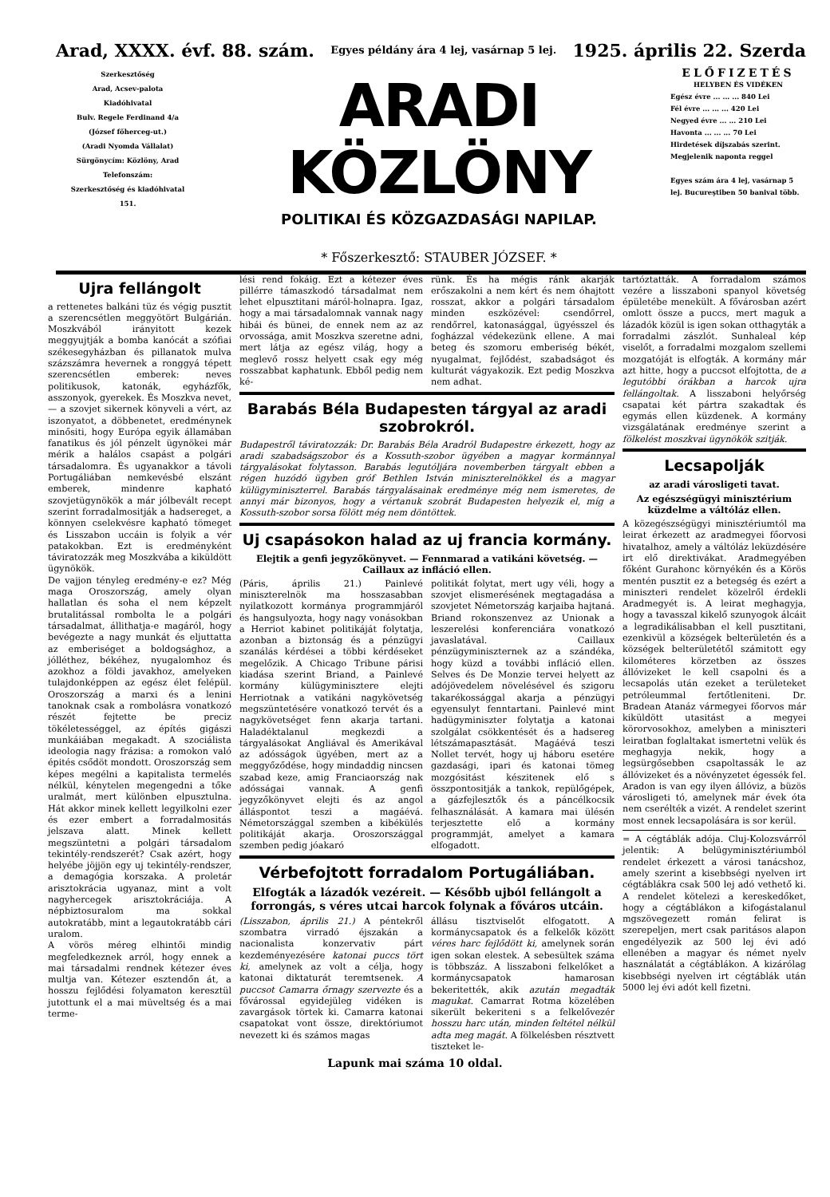Arad, XXXX. évf. 88. szám. Egyes példány ára 4 lej, vasárnap 5 lej. 1925. április 22. Szerda
Szerkesztőség
Arad, Acsev-palota
Kiadóhivatal
Bulv. Regele Ferdinand 4/a
(József főherceg-ut.)
(Aradi Nyomda Vállalat)
Sürgönycím: Közlöny, Arad
Telefonszám:
Szerkesztőség és kiadóhivatal
151.
ARADI KÖZLÖNY
POLITIKAI ÉS KÖZGAZDASÁGI NAPILAP.
* Főszerkesztő: STAUBER JÓZSEF. *
ELŐFIZETÉS
HELYBEN ÉS VIDÉKEN
Egész évre ... ... ... 840 Lei
Fél évre ... ... ... 420 Lei
Negyed évre ... ... 210 Lei
Havonta ... ... ... 70 Lei
Hirdetések díjszabás szerint.
Megjelenik naponta reggel
Egyes szám ára 4 lej, vasárnap 5 lej. Bucureştiben 50 banival több.
Ujra fellángolt
a rettenetes balkáni tüz és végig pusztit a szerencsétlen meggyötört Bulgárián. Moszkvából irányitott kezek meggyujtják a bomba kanócát a szófiai székesegyházban és pillanatok mulva százszámra hevernek a ronggyá tépett szerencsétlen emberek: neves politikusok, katonák, egyházfők, asszonyok, gyerekek. És Moszkva nevet, — a szovjet sikernek könyveli a vért, az iszonyatot, a döbbenetet, eredménynek minősiti, hogy Európa egyik államában fanatikus és jól pénzelt ügynökei már mérik a halálos csapást a polgári társadalomra. És ugyanakkor a távoli Portugáliában nemkevésbé elszánt emberek, mindenre kapható szovjetügynökök a már jólbevált recept szerint forradalmositják a hadsereget, a könnyen cselekvésre kapható tömeget és Lisszabon uccáin is folyik a vér patakokban. Ezt is eredményként táviratozzák meg Moszkvába a kiküldött ügynökök.
De vajjon tényleg eredmény-e ez? Még maga Oroszország, amely olyan hallatlan és soha el nem képzelt brutalitással rombolta le a polgári társadalmat, állithatja-e magáról, hogy bevégezte a nagy munkát és eljuttatta az emberiséget a boldogsághoz, a jólléthez, békéhez, nyugalomhoz és azokhoz a földi javakhoz, amelyeken tulajdonképpen az egész élet felépül. Oroszország a marxi és a lenini tanoknak csak a rombolásra vonatkozó részét fejtette be preciz tökéletességgel, az építés gigászi munkáiában megakadt. A szociálista ideologia nagy frázisa: a romokon való épités csődöt mondott. Oroszország sem képes megélni a kapitalista termelés nélkül, kénytelen megengedni a tőke uralmát, mert különben elpusztulna. Hát akkor minek kellett legyilkolni ezer és ezer embert a forradalmositás jelszava alatt. Minek kellett megszüntetni a polgári társadalom tekintély-rendszerét? Csak azért, hogy helyébe jöjjön egy uj tekintély-rendszer, a demagógia korszaka. A proletár arisztokrácia ugyanaz, mint a volt nagyhercegek arisztokráciája. A népbiztosuralom ma sokkal autokratább, mint a legautokratább cári uralom.
A vörös méreg elhintői mindig megfeledkeznek arról, hogy ennek a mai társadalmi rendnek kétezer éves multja van. Kétezer esztendőn át, a hosszu fejlődési folyamaton keresztül jutottunk el a mai müveltség és a mai terme-
lési rend fokáig. Ezt a kétezer éves pillérre támaszkodó társadalmat nem lehet elpusztitani máról-holnapra. Igaz, hogy a mai társadalomnak vannak nagy hibái és bünei, de ennek nem az az orvossága, amit Moszkva szeretne adni, mert látja az egész világ, hogy a meglevő rossz helyett csak egy még rosszabbat kaphatunk. Ebből pedig nem ké-
rünk. És ha mégis ránk akarják erőszakolni a nem kért és nem óhajtott rosszat, akkor a polgári társadalom minden eszközével: csendőrrel, rendőrrel, katonasággal, ügyésszel és fogházzal védekezünk ellene. A mai beteg és szomoru emberiség békét, nyugalmat, fejlődést, szabadságot és kulturát vágyakozik. Ezt pedig Moszkva nem adhat.
Barabás Béla Budapesten tárgyal az aradi szobrokról.
Budapestről táviratozzák: Dr. Barabás Béla Aradról Budapestre érkezett, hogy az aradi szabadságszobor és a Kossuth-szobor ügyében a magyar kormánnyal tárgyalásokat folytasson. Barabás legutóljára novemberben tárgyalt ebben a régen huzódó ügyben gróf Bethlen István miniszterelnökkel és a magyar külügyminiszterrel. Barabás tárgyalásainak eredménye még nem ismeretes, de annyi már bizonyos, hogy a vértanuk szobrát Budapesten helyezik el, míg a Kossuth-szobor sorsa fölött még nem döntöttek.
Uj csapásokon halad az uj francia kormány.
Elejtik a genfi jegyzőkönyvet. — Fennmarad a vatikáni követség. — Caillaux az infláció ellen.
(Páris, április 21.) Painlevé miniszterelnök ma hosszasabban nyilatkozott kormánya programmjáról és hangsulyozta, hogy nagy vonásokban a Herriot kabinet politikáját folytatja, azonban a biztonság és a pénzügyi szanálás kérdései a többi kérdéseket megelőzik. A Chicago Tribune párisi kiadása szerint Briand, a Painlevé kormány külügyminisztere elejti Herriotnak a vatikáni nagykövetség megszüntetésére vonatkozó tervét és a nagykövetséget fenn akarja tartani. Haladéktalanul megkezdi a tárgyalásokat Angliával és Amerikával az adósságok ügyében, mert az a meggyőződése, hogy mindaddig nincsen szabad keze, amig Franciaország nak adósságai vannak. A genfi jegyzőkönyvet elejti és az angol álláspontot teszi a magáévá. Németországgal szemben a kibékülés politikáját akarja. Oroszországgal szemben pedig jóakaró
politikát folytat, mert ugy véli, hogy a szovjet elismerésének megtagadása a szovjetet Németország karjaiba hajtaná. Briand rokonszenvez az Unionak a leszerelési konferenciára vonatkozó javaslatával. Caillaux pénzügyminiszternek az a szándéka, hogy küzd a további infláció ellen. Selves és De Monzie tervei helyett az adójövedelem növelésével és szigoru takarékossággal akarja a pénzügyi egyensulyt fenntartani. Painlevé mint hadügyminiszter folytatja a katonai szolgálat csökkentését és a hadsereg létszámapasztását. Magáévá teszi Nollet tervét, hogy uj háboru esetére gazdasági, ipari és katonai tömeg mozgósitást készitenek elő s összpontositják a tankok, repülőgépek, a gázfejlesztők és a páncélkocsik felhasználását. A kamara mai ülésén terjesztette elő a kormány programmját, amelyet a kamara elfogadott.
Vérbefojtott forradalom Portugáliában.
Elfogták a lázadók vezéreit. — Később ujból fellángolt a forrongás, s véres utcai harcok folynak a főváros utcáin.
(Lisszabon, április 21.) A péntekről szombatra virradó éjszakán a nacionalista konzervativ párt kezdeményezésére katonai puccs tört ki, amelynek az volt a célja, hogy katonai diktaturát teremtsenek. A puccsot Camarra őrnagy szervezte és a fővárossal egyidejüleg vidéken is zavargások törtek ki. Camarra katonai csapatokat vont össze, direktóriumot nevezett ki és számos magas
állásu tisztviselőt elfogatott. A kormánycsapatok és a felkelők között véres harc fejlődött ki, amelynek során igen sokan elestek. A sebesültek száma is többszáz. A lisszaboni felkelőket a kormánycsapatok hamarosan bekeritették, akik azután megadták magukat. Camarrat Rotma közelében sikerült bekeriteni s a felkelővezér hosszu harc után, minden feltétel nélkül adta meg magát. A fölkelésben résztvett tiszteket le-
tartóztatták. A forradalom számos vezére a lisszaboni spanyol követség épületébe menekült. A fővárosban azért omlott össze a puccs, mert maguk a lázadók közül is igen sokan otthagyták a forradalmi zászlót. Sunhaleal kép viselőt, a forradalmi mozgalom szellemi mozgatóját is elfogták. A kormány már azt hitte, hogy a puccsot elfojtotta, de a legutóbbi órákban a harcok ujra fellángoltak. A lisszaboni helyőrség csapatai két pártra szakadtak és egymás ellen küzdenek. A kormány vizsgálatának eredménye szerint a fölkelést moszkvai ügynökök szitják.
Lecsapolják
az aradi városligeti tavat.
Az egészségügyi minisztérium küzdelme a váltóláz ellen.
A közegészségügyi minisztériumtól ma leirat érkezett az aradmegyei főorvosi hivatalhoz, amely a váltóláz leküzdésére irt elő direktivákat. Aradmegyében főként Gurahonc környékén és a Körös mentén pusztit ez a betegség és ezért a miniszteri rendelet közelről érdekli Aradmegyét is. A leirat meghagyja, hogy a tavasszal kikelő szunyogok álcáit a legradikálisabban el kell pusztitani, ezenkivül a községek belterületén és a községek belterületétől számitott egy kilométeres körzetben az összes állóvizeket le kell csapolni és a lecsapolás után ezeket a területeket petróleummal fertőtleniteni. Dr. Bradean Atanáz vármegyei főorvos már kiküldött utasitást a megyei körorvosokhoz, amelyben a miniszteri leiratban foglaltakat ismertetni velük és meghagyja nekik, hogy a legsürgősebben csapoltassák le az állóvizeket és a növényzetet égessék fel. Aradon is van egy ilyen állóviz, a büzös városligeti tó, amelynek már évek óta nem cserélték a vizét. A rendelet szerint most ennek lecsapolására is sor kerül.
= A cégtáblák adója. Cluj-Kolozsvárról jelentik: A belügyminisztériumból rendelet érkezett a városi tanácshoz, amely szerint a kisebbségi nyelven irt cégtáblákra csak 500 lej adó vethető ki. A rendelet kötelezi a kereskedőket, hogy a cégtáblákon a kifogástalanul mgszövegezett román felirat is szerepeljen, mert csak paritásos alapon engedélyezik az 500 lej évi adó ellenében a magyar és német nyelv használatát a cégtáblákon. A kizárólag kisebbségi nyelven irt cégtáblák után 5000 lej évi adót kell fizetni.
Lapunk mai száma 10 oldal.